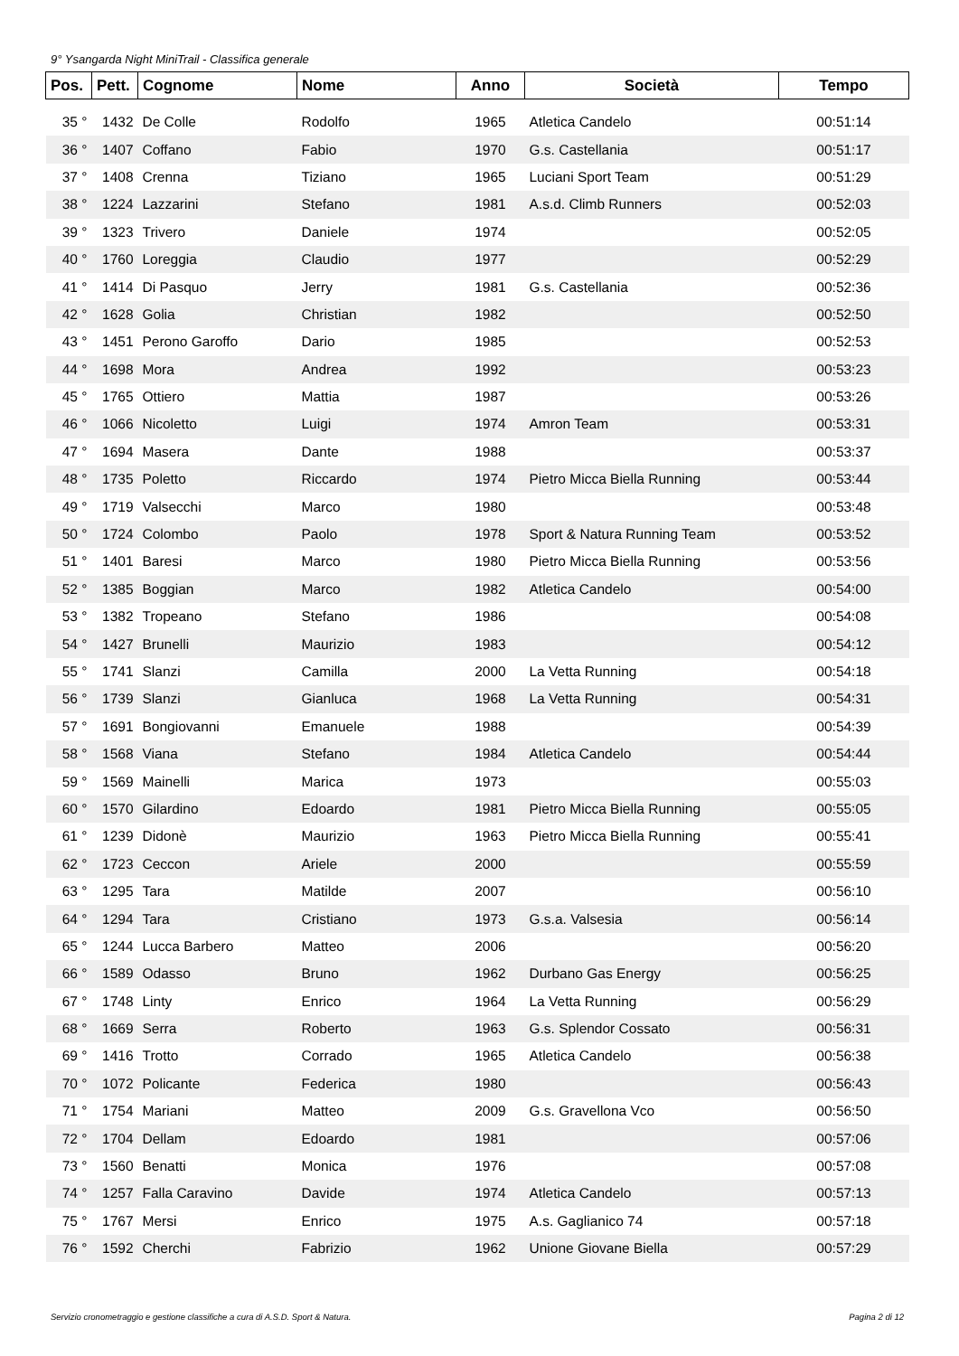9° Ysangarda Night MiniTrail - Classifica generale
| Pos. | Pett. | Cognome | Nome | Anno | Società | Tempo |
| --- | --- | --- | --- | --- | --- | --- |
| 35 ° | 1432 | De Colle | Rodolfo | 1965 | Atletica Candelo | 00:51:14 |
| 36 ° | 1407 | Coffano | Fabio | 1970 | G.s. Castellania | 00:51:17 |
| 37 ° | 1408 | Crenna | Tiziano | 1965 | Luciani Sport Team | 00:51:29 |
| 38 ° | 1224 | Lazzarini | Stefano | 1981 | A.s.d. Climb Runners | 00:52:03 |
| 39 ° | 1323 | Trivero | Daniele | 1974 | | 00:52:05 |
| 40 ° | 1760 | Loreggia | Claudio | 1977 | | 00:52:29 |
| 41 ° | 1414 | Di Pasquo | Jerry | 1981 | G.s. Castellania | 00:52:36 |
| 42 ° | 1628 | Golia | Christian | 1982 | | 00:52:50 |
| 43 ° | 1451 | Perono Garoffo | Dario | 1985 | | 00:52:53 |
| 44 ° | 1698 | Mora | Andrea | 1992 | | 00:53:23 |
| 45 ° | 1765 | Ottiero | Mattia | 1987 | | 00:53:26 |
| 46 ° | 1066 | Nicoletto | Luigi | 1974 | Amron Team | 00:53:31 |
| 47 ° | 1694 | Masera | Dante | 1988 | | 00:53:37 |
| 48 ° | 1735 | Poletto | Riccardo | 1974 | Pietro Micca Biella Running | 00:53:44 |
| 49 ° | 1719 | Valsecchi | Marco | 1980 | | 00:53:48 |
| 50 ° | 1724 | Colombo | Paolo | 1978 | Sport & Natura Running Team | 00:53:52 |
| 51 ° | 1401 | Baresi | Marco | 1980 | Pietro Micca Biella Running | 00:53:56 |
| 52 ° | 1385 | Boggian | Marco | 1982 | Atletica Candelo | 00:54:00 |
| 53 ° | 1382 | Tropeano | Stefano | 1986 | | 00:54:08 |
| 54 ° | 1427 | Brunelli | Maurizio | 1983 | | 00:54:12 |
| 55 ° | 1741 | Slanzi | Camilla | 2000 | La Vetta Running | 00:54:18 |
| 56 ° | 1739 | Slanzi | Gianluca | 1968 | La Vetta Running | 00:54:31 |
| 57 ° | 1691 | Bongiovanni | Emanuele | 1988 | | 00:54:39 |
| 58 ° | 1568 | Viana | Stefano | 1984 | Atletica Candelo | 00:54:44 |
| 59 ° | 1569 | Mainelli | Marica | 1973 | | 00:55:03 |
| 60 ° | 1570 | Gilardino | Edoardo | 1981 | Pietro Micca Biella Running | 00:55:05 |
| 61 ° | 1239 | Didonè | Maurizio | 1963 | Pietro Micca Biella Running | 00:55:41 |
| 62 ° | 1723 | Ceccon | Ariele | 2000 | | 00:55:59 |
| 63 ° | 1295 | Tara | Matilde | 2007 | | 00:56:10 |
| 64 ° | 1294 | Tara | Cristiano | 1973 | G.s.a. Valsesia | 00:56:14 |
| 65 ° | 1244 | Lucca Barbero | Matteo | 2006 | | 00:56:20 |
| 66 ° | 1589 | Odasso | Bruno | 1962 | Durbano Gas Energy | 00:56:25 |
| 67 ° | 1748 | Linty | Enrico | 1964 | La Vetta Running | 00:56:29 |
| 68 ° | 1669 | Serra | Roberto | 1963 | G.s. Splendor Cossato | 00:56:31 |
| 69 ° | 1416 | Trotto | Corrado | 1965 | Atletica Candelo | 00:56:38 |
| 70 ° | 1072 | Policante | Federica | 1980 | | 00:56:43 |
| 71 ° | 1754 | Mariani | Matteo | 2009 | G.s. Gravellona Vco | 00:56:50 |
| 72 ° | 1704 | Dellam | Edoardo | 1981 | | 00:57:06 |
| 73 ° | 1560 | Benatti | Monica | 1976 | | 00:57:08 |
| 74 ° | 1257 | Falla Caravino | Davide | 1974 | Atletica Candelo | 00:57:13 |
| 75 ° | 1767 | Mersi | Enrico | 1975 | A.s. Gaglianico 74 | 00:57:18 |
| 76 ° | 1592 | Cherchi | Fabrizio | 1962 | Unione Giovane Biella | 00:57:29 |
Servizio cronometraggio e gestione classifiche a cura di A.S.D. Sport & Natura. Pagina 2 di 12